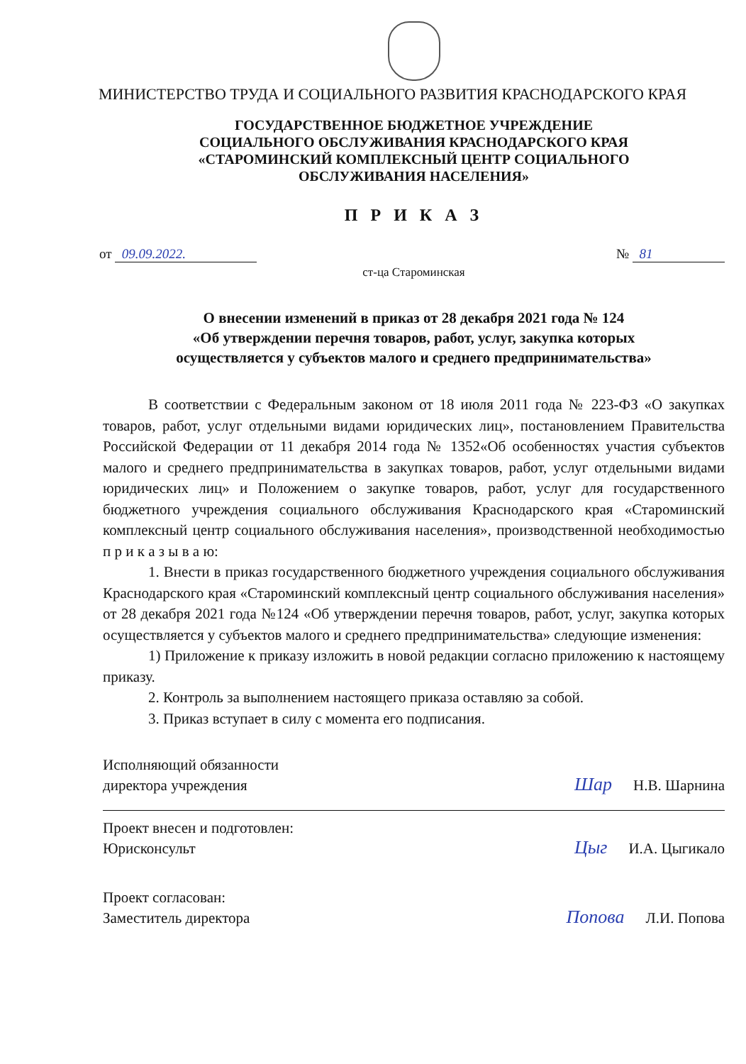МИНИСТЕРСТВО ТРУДА И СОЦИАЛЬНОГО РАЗВИТИЯ КРАСНОДАРСКОГО КРАЯ
ГОСУДАРСТВЕННОЕ БЮДЖЕТНОЕ УЧРЕЖДЕНИЕ
СОЦИАЛЬНОГО ОБСЛУЖИВАНИЯ КРАСНОДАРСКОГО КРАЯ
«СТАРОМИНСКИЙ КОМПЛЕКСНЫЙ ЦЕНТР СОЦИАЛЬНОГО
ОБСЛУЖИВАНИЯ НАСЕЛЕНИЯ»
П Р И К А З
от 09.09.2022. № 81
ст-ца Староминская
О внесении изменений в приказ от 28 декабря 2021 года № 124
«Об утверждении перечня товаров, работ, услуг, закупка которых
осуществляется у субъектов малого и среднего предпринимательства»
В соответствии с Федеральным законом от 18 июля 2011 года № 223-ФЗ «О закупках товаров, работ, услуг отдельными видами юридических лиц», постановлением Правительства Российской Федерации от 11 декабря 2014 года № 1352«Об особенностях участия субъектов малого и среднего предпринимательства в закупках товаров, работ, услуг отдельными видами юридических лиц» и Положением о закупке товаров, работ, услуг для государственного бюджетного учреждения социального обслуживания Краснодарского края «Староминский комплексный центр социального обслуживания населения», производственной необходимостью п р и к а з ы в а ю:
1. Внести в приказ государственного бюджетного учреждения социального обслуживания Краснодарского края «Староминский комплексный центр социального обслуживания населения» от 28 декабря 2021 года №124 «Об утверждении перечня товаров, работ, услуг, закупка которых осуществляется у субъектов малого и среднего предпринимательства» следующие изменения:
1) Приложение к приказу изложить в новой редакции согласно приложению к настоящему приказу.
2. Контроль за выполнением настоящего приказа оставляю за собой.
3. Приказ вступает в силу с момента его подписания.
Исполняющий обязанности
директора учреждения Шар Н.В. Шарнина
Проект внесен и подготовлен:
Юрисконсульт Цыг И.А. Цыгикало
Проект согласован:
Заместитель директора Попова Л.И. Попова